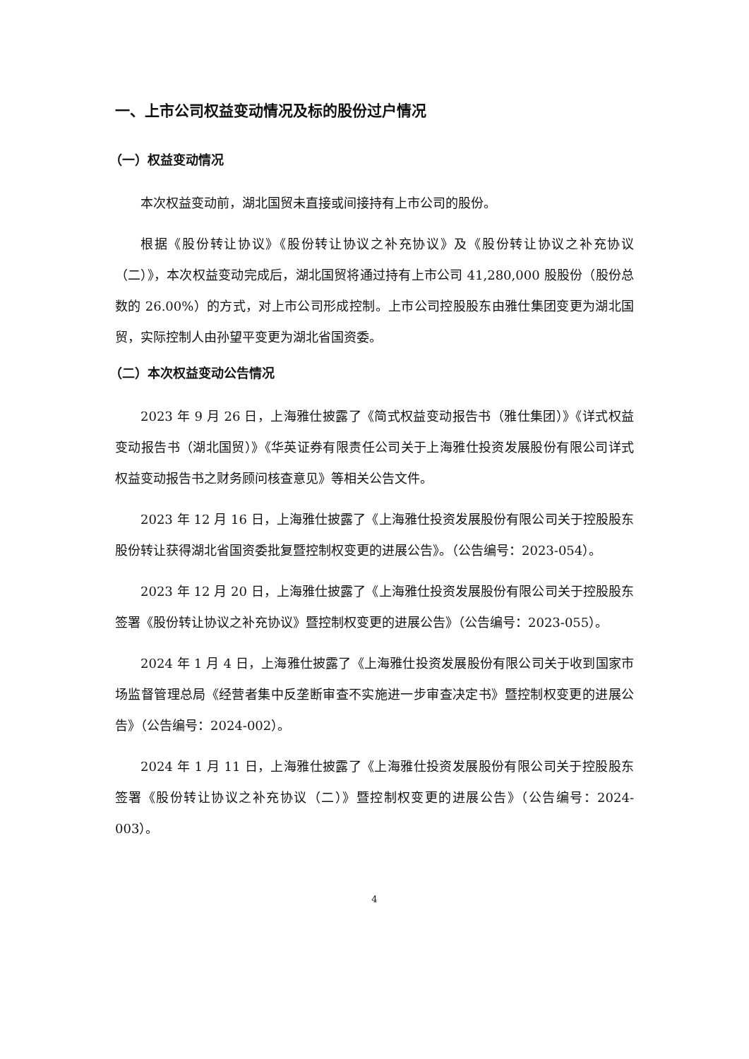一、上市公司权益变动情况及标的股份过户情况
（一）权益变动情况
本次权益变动前，湖北国贸未直接或间接持有上市公司的股份。
根据《股份转让协议》《股份转让协议之补充协议》及《股份转让协议之补充协议（二）》，本次权益变动完成后，湖北国贸将通过持有上市公司 41,280,000 股股份（股份总数的 26.00%）的方式，对上市公司形成控制。上市公司控股股东由雅仕集团变更为湖北国贸，实际控制人由孙望平变更为湖北省国资委。
（二）本次权益变动公告情况
2023 年 9 月 26 日，上海雅仕披露了《简式权益变动报告书（雅仕集团）》《详式权益变动报告书（湖北国贸）》《华英证券有限责任公司关于上海雅仕投资发展股份有限公司详式权益变动报告书之财务顾问核查意见》等相关公告文件。
2023 年 12 月 16 日，上海雅仕披露了《上海雅仕投资发展股份有限公司关于控股股东股份转让获得湖北省国资委批复暨控制权变更的进展公告》。（公告编号：2023-054）。
2023 年 12 月 20 日，上海雅仕披露了《上海雅仕投资发展股份有限公司关于控股股东签署《股份转让协议之补充协议》暨控制权变更的进展公告》（公告编号：2023-055）。
2024 年 1 月 4 日，上海雅仕披露了《上海雅仕投资发展股份有限公司关于收到国家市场监督管理总局《经营者集中反垄断审查不实施进一步审查决定书》暨控制权变更的进展公告》（公告编号：2024-002）。
2024 年 1 月 11 日，上海雅仕披露了《上海雅仕投资发展股份有限公司关于控股股东签署《股份转让协议之补充协议（二）》暨控制权变更的进展公告》（公告编号：2024-003）。
4